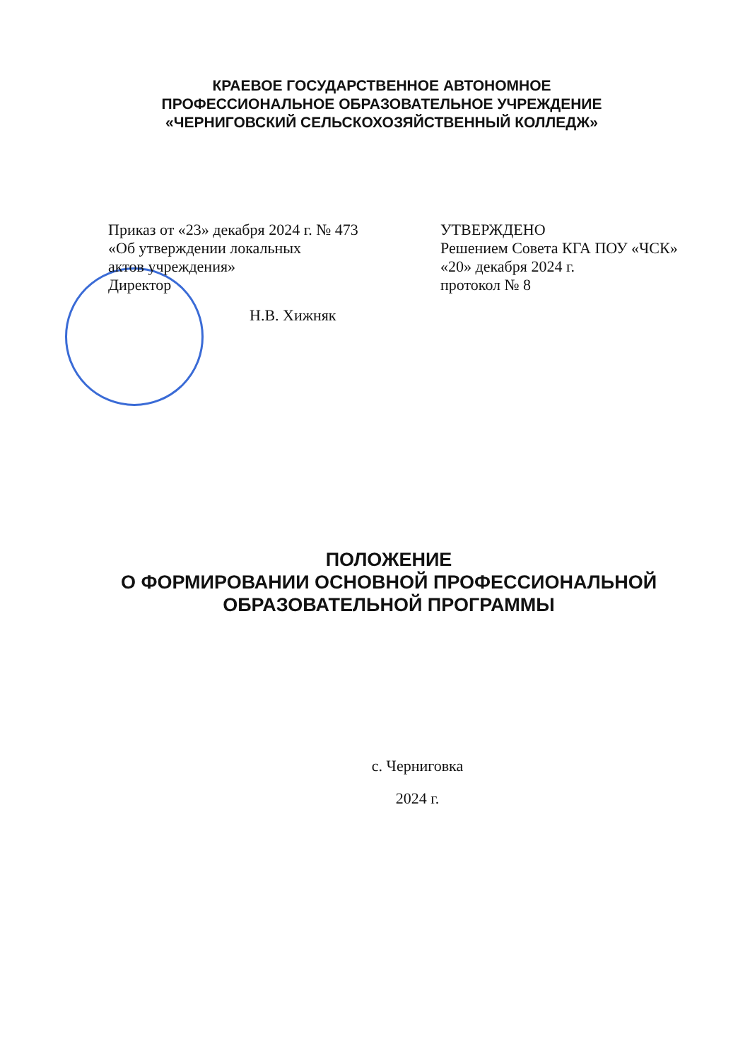КРАЕВОЕ ГОСУДАРСТВЕННОЕ АВТОНОМНОЕ
ПРОФЕССИОНАЛЬНОЕ ОБРАЗОВАТЕЛЬНОЕ УЧРЕЖДЕНИЕ
«ЧЕРНИГОВСКИЙ СЕЛЬСКОХОЗЯЙСТВЕННЫЙ КОЛЛЕДЖ»
Приказ от «23» декабря 2024 г. № 473
«Об утверждении локальных
актов учреждения»
Директор
Н.В. Хижняк
УТВЕРЖДЕНО
Решением Совета КГА ПОУ «ЧСК»
«20» декабря 2024 г.
протокол № 8
ПОЛОЖЕНИЕ
О ФОРМИРОВАНИИ ОСНОВНОЙ ПРОФЕССИОНАЛЬНОЙ
ОБРАЗОВАТЕЛЬНОЙ ПРОГРАММЫ
с. Черниговка
2024 г.